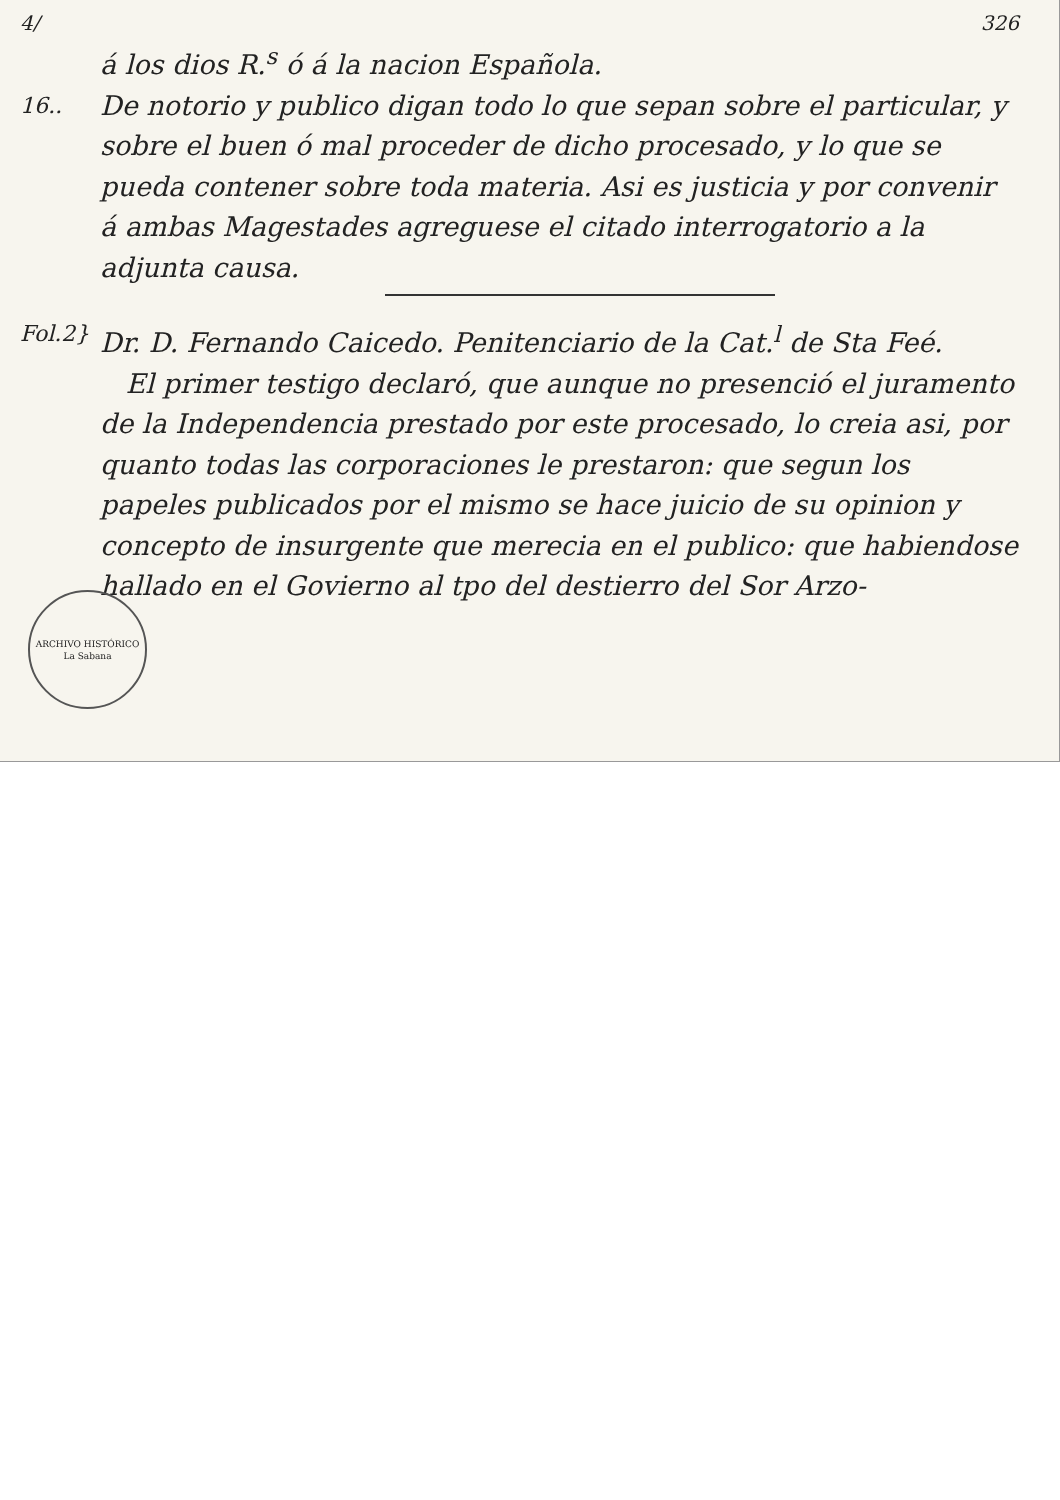4/ 326
á los dios R.<sup>s</sup> ó á la nacion Española.
16..
De notorio y publico digan todo lo que sepan sobre el particular, y sobre el buen ó mal proceder de dicho procesado, y lo que se pueda contener sobre toda materia. Asi es justicia y por convenir á ambas Magestades agreguese el citado interrogatorio a la adjunta causa.
Fol.2}
Dr. D. Fernando Caicedo. Penitenciario de la Cat.<sup>l</sup> de Sta Feé.
El primer testigo declaró, que aunque no presenció el juramento de la Independencia prestado por este procesado, lo creia asi, por quanto todas las corporaciones le prestaron: que segun los papeles publicados por el mismo se hace juicio de su opinion y concepto de insurgente que merecia en el publico: que habiendose hallado en el Govierno al tpo del destierro del Sor Arzo-
ARCHIVO HISTÓRICO
La Sabana